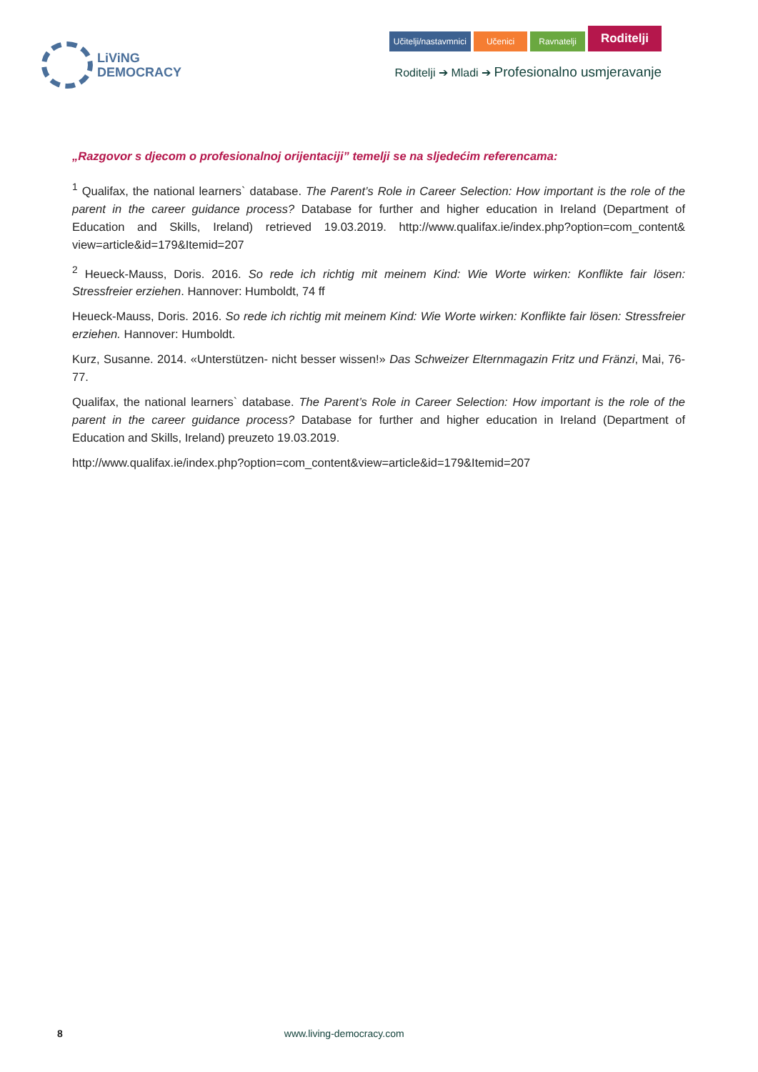LiViNG
DEMOCRACY
Učitelji/nastavmnici Učenici Ravnatelji Roditelji
Roditelji ➔ Mladi ➔ Profesionalno usmjeravanje
„Razgovor s djecom o profesionalnoj orijentaciji” temelji se na sljedećim referencama:
<sup>1</sup> Qualifax, the national learners` database. The Parent’s Role in Career Selection: How important is the role of the parent in the career guidance process? Database for further and higher education in Ireland (Department of Education and Skills, Ireland) retrieved 19.03.2019. http://www.qualifax.ie/index.php?option=com_content& view=article&id=179&Itemid=207
<sup>2</sup> Heueck-Mauss, Doris. 2016. So rede ich richtig mit meinem Kind: Wie Worte wirken: Konflikte fair lösen: Stressfreier erziehen. Hannover: Humboldt, 74 ff
Heueck-Mauss, Doris. 2016. So rede ich richtig mit meinem Kind: Wie Worte wirken: Konflikte fair lösen: Stressfreier erziehen. Hannover: Humboldt.
Kurz, Susanne. 2014. «Unterstützen- nicht besser wissen!» Das Schweizer Elternmagazin Fritz und Fränzi, Mai, 76-77.
Qualifax, the national learners` database. The Parent’s Role in Career Selection: How important is the role of the parent in the career guidance process? Database for further and higher education in Ireland (Department of Education and Skills, Ireland) preuzeto 19.03.2019.
http://www.qualifax.ie/index.php?option=com_content&view=article&id=179&Itemid=207
8 www.living-democracy.com